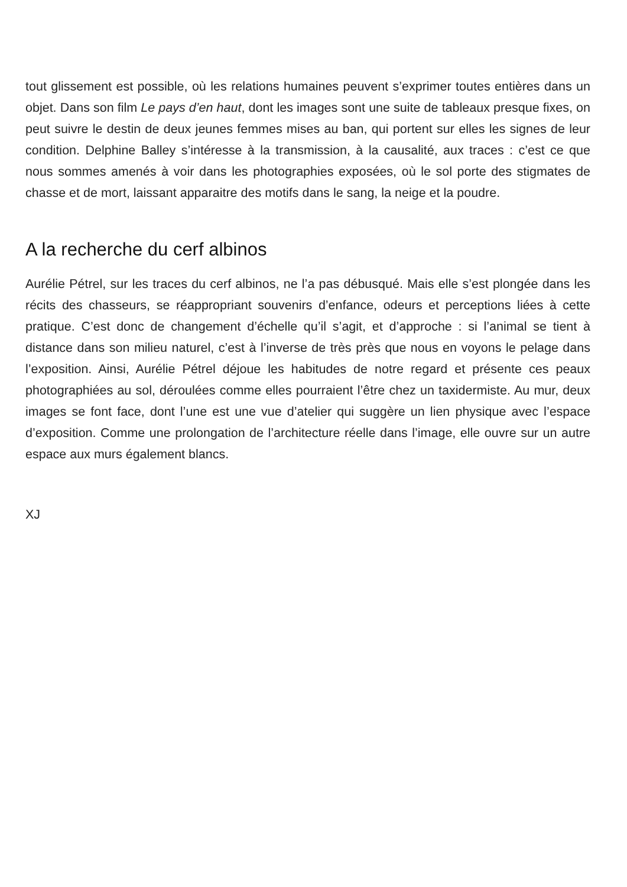tout glissement est possible, où les relations humaines peuvent s’exprimer toutes entières dans un objet. Dans son film Le pays d’en haut, dont les images sont une suite de tableaux presque fixes, on peut suivre le destin de deux jeunes femmes mises au ban, qui portent sur elles les signes de leur condition. Delphine Balley s’intéresse à la transmission, à la causalité, aux traces : c’est ce que nous sommes amenés à voir dans les photographies exposées, où le sol porte des stigmates de chasse et de mort, laissant apparaitre des motifs dans le sang, la neige et la poudre.
A la recherche du cerf albinos
Aurélie Pétrel, sur les traces du cerf albinos, ne l’a pas débusqué. Mais elle s’est plongée dans les récits des chasseurs, se réappropriant souvenirs d’enfance, odeurs et perceptions liées à cette pratique. C’est donc de changement d’échelle qu’il s’agit, et d’approche : si l’animal se tient à distance dans son milieu naturel, c’est à l’inverse de très près que nous en voyons le pelage dans l’exposition. Ainsi, Aurélie Pétrel déjoue les habitudes de notre regard et présente ces peaux photographiées au sol, déroulées comme elles pourraient l’être chez un taxidermiste. Au mur, deux images se font face, dont l’une est une vue d’atelier qui suggère un lien physique avec l’espace d’exposition. Comme une prolongation de l’architecture réelle dans l’image, elle ouvre sur un autre espace aux murs également blancs.
XJ